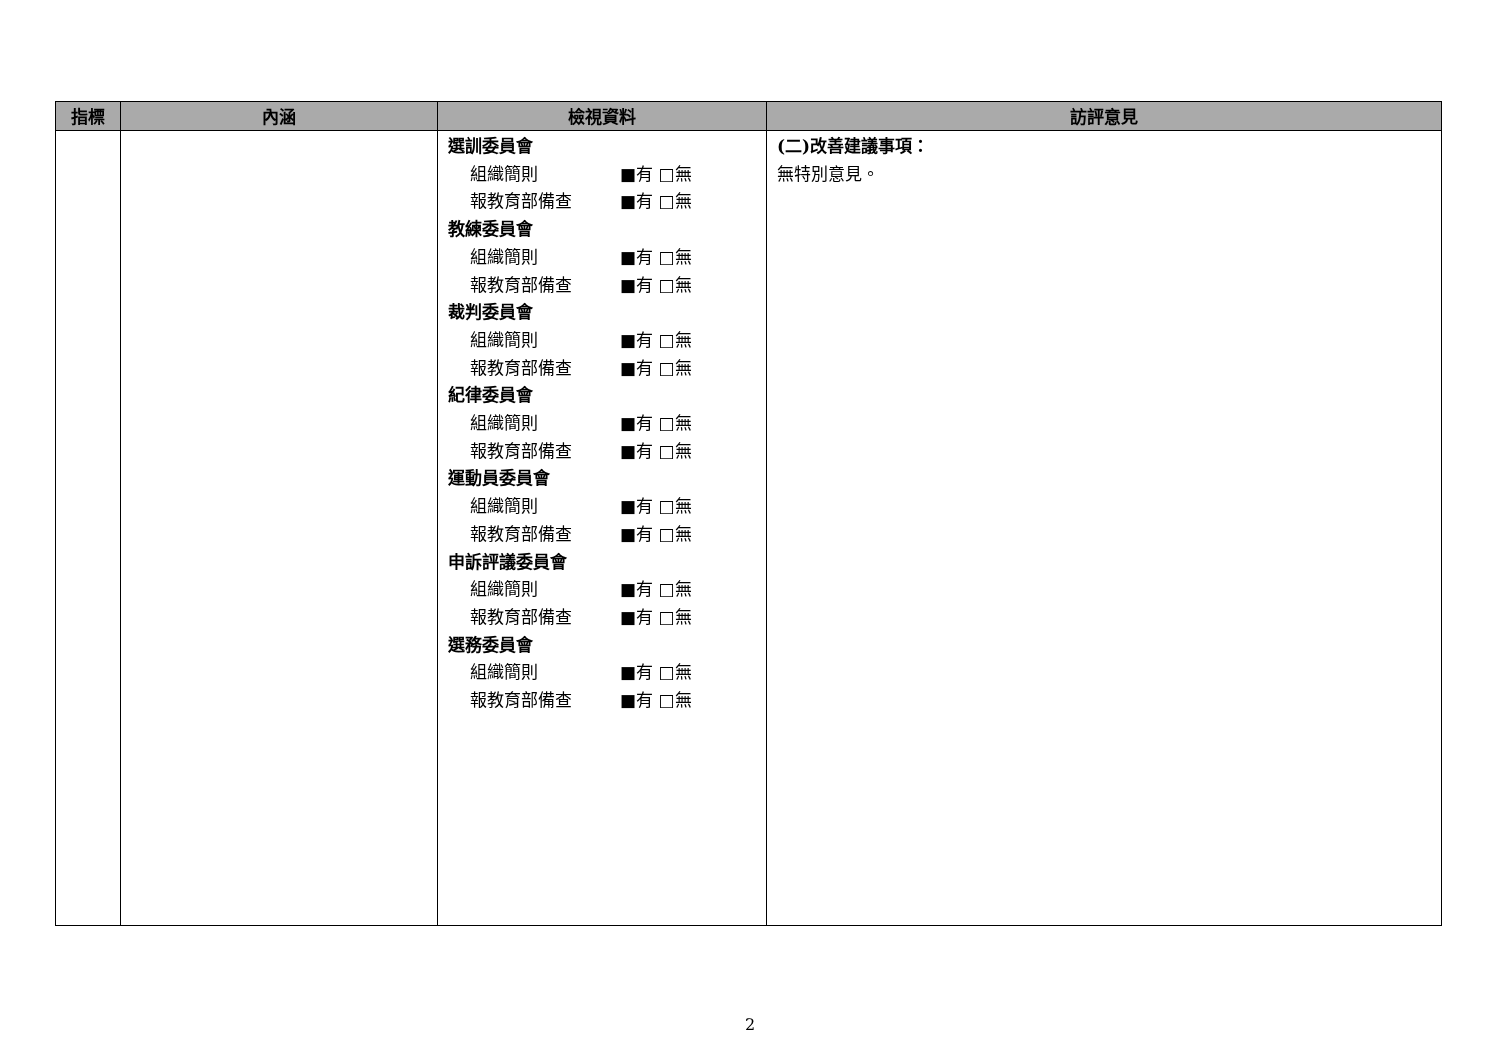| 指標 | 內涵 | 檢視資料 | 訪評意見 |
| --- | --- | --- | --- |
| | | 選訓委員會 組織簡則 ■有 □無 報教育部備查 ■有 □無 教練委員會 組織簡則 ■有 □無 報教育部備查 ■有 □無 裁判委員會 組織簡則 ■有 □無 報教育部備查 ■有 □無 紀律委員會 組織簡則 ■有 □無 報教育部備查 ■有 □無 運動員委員會 組織簡則 ■有 □無 報教育部備查 ■有 □無 申訴評議委員會 組織簡則 ■有 □無 報教育部備查 ■有 □無 選務委員會 組織簡則 ■有 □無 報教育部備查 ■有 □無 | (二)改善建議事項： 無特別意見。 |
2